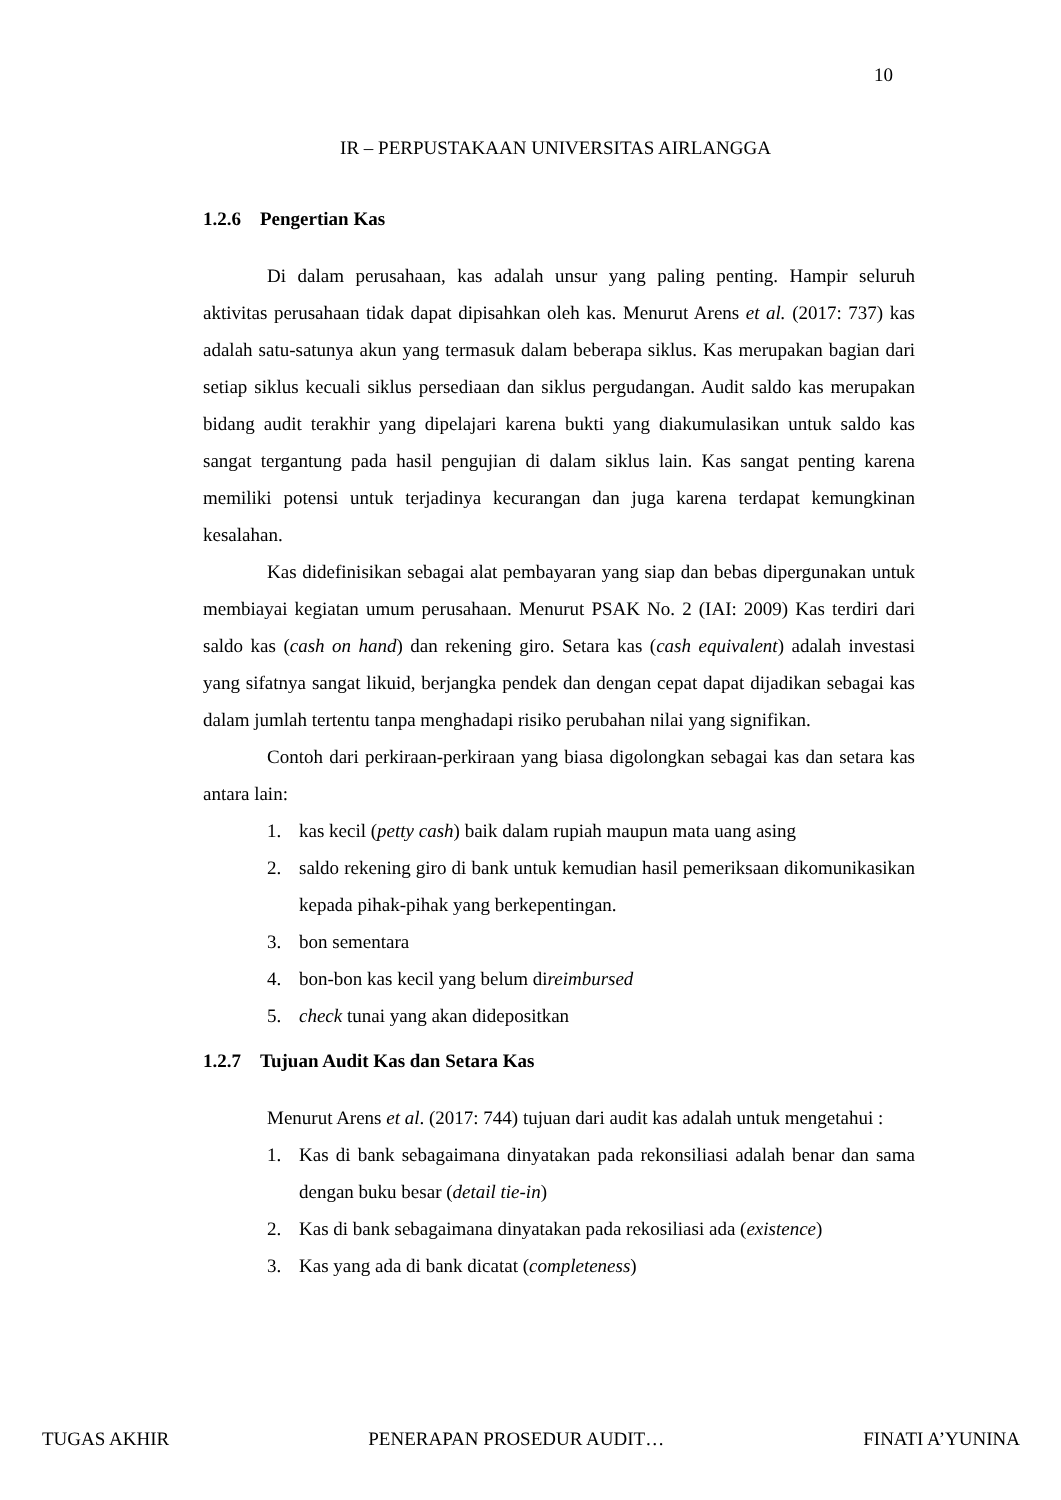10
IR – PERPUSTAKAAN UNIVERSITAS AIRLANGGA
1.2.6 Pengertian Kas
Di dalam perusahaan, kas adalah unsur yang paling penting. Hampir seluruh aktivitas perusahaan tidak dapat dipisahkan oleh kas. Menurut Arens et al. (2017: 737) kas adalah satu-satunya akun yang termasuk dalam beberapa siklus. Kas merupakan bagian dari setiap siklus kecuali siklus persediaan dan siklus pergudangan. Audit saldo kas merupakan bidang audit terakhir yang dipelajari karena bukti yang diakumulasikan untuk saldo kas sangat tergantung pada hasil pengujian di dalam siklus lain. Kas sangat penting karena memiliki potensi untuk terjadinya kecurangan dan juga karena terdapat kemungkinan kesalahan.
Kas didefinisikan sebagai alat pembayaran yang siap dan bebas dipergunakan untuk membiayai kegiatan umum perusahaan. Menurut PSAK No. 2 (IAI: 2009) Kas terdiri dari saldo kas (cash on hand) dan rekening giro. Setara kas (cash equivalent) adalah investasi yang sifatnya sangat likuid, berjangka pendek dan dengan cepat dapat dijadikan sebagai kas dalam jumlah tertentu tanpa menghadapi risiko perubahan nilai yang signifikan.
Contoh dari perkiraan-perkiraan yang biasa digolongkan sebagai kas dan setara kas antara lain:
1. kas kecil (petty cash) baik dalam rupiah maupun mata uang asing
2. saldo rekening giro di bank untuk kemudian hasil pemeriksaan dikomunikasikan kepada pihak-pihak yang berkepentingan.
3. bon sementara
4. bon-bon kas kecil yang belum direimbursed
5. check tunai yang akan didepositkan
1.2.7 Tujuan Audit Kas dan Setara Kas
Menurut Arens et al. (2017: 744) tujuan dari audit kas adalah untuk mengetahui :
1. Kas di bank sebagaimana dinyatakan pada rekonsiliasi adalah benar dan sama dengan buku besar (detail tie-in)
2. Kas di bank sebagaimana dinyatakan pada rekosiliasi ada (existence)
3. Kas yang ada di bank dicatat (completeness)
TUGAS AKHIR PENERAPAN PROSEDUR AUDIT… FINATI A’YUNINA